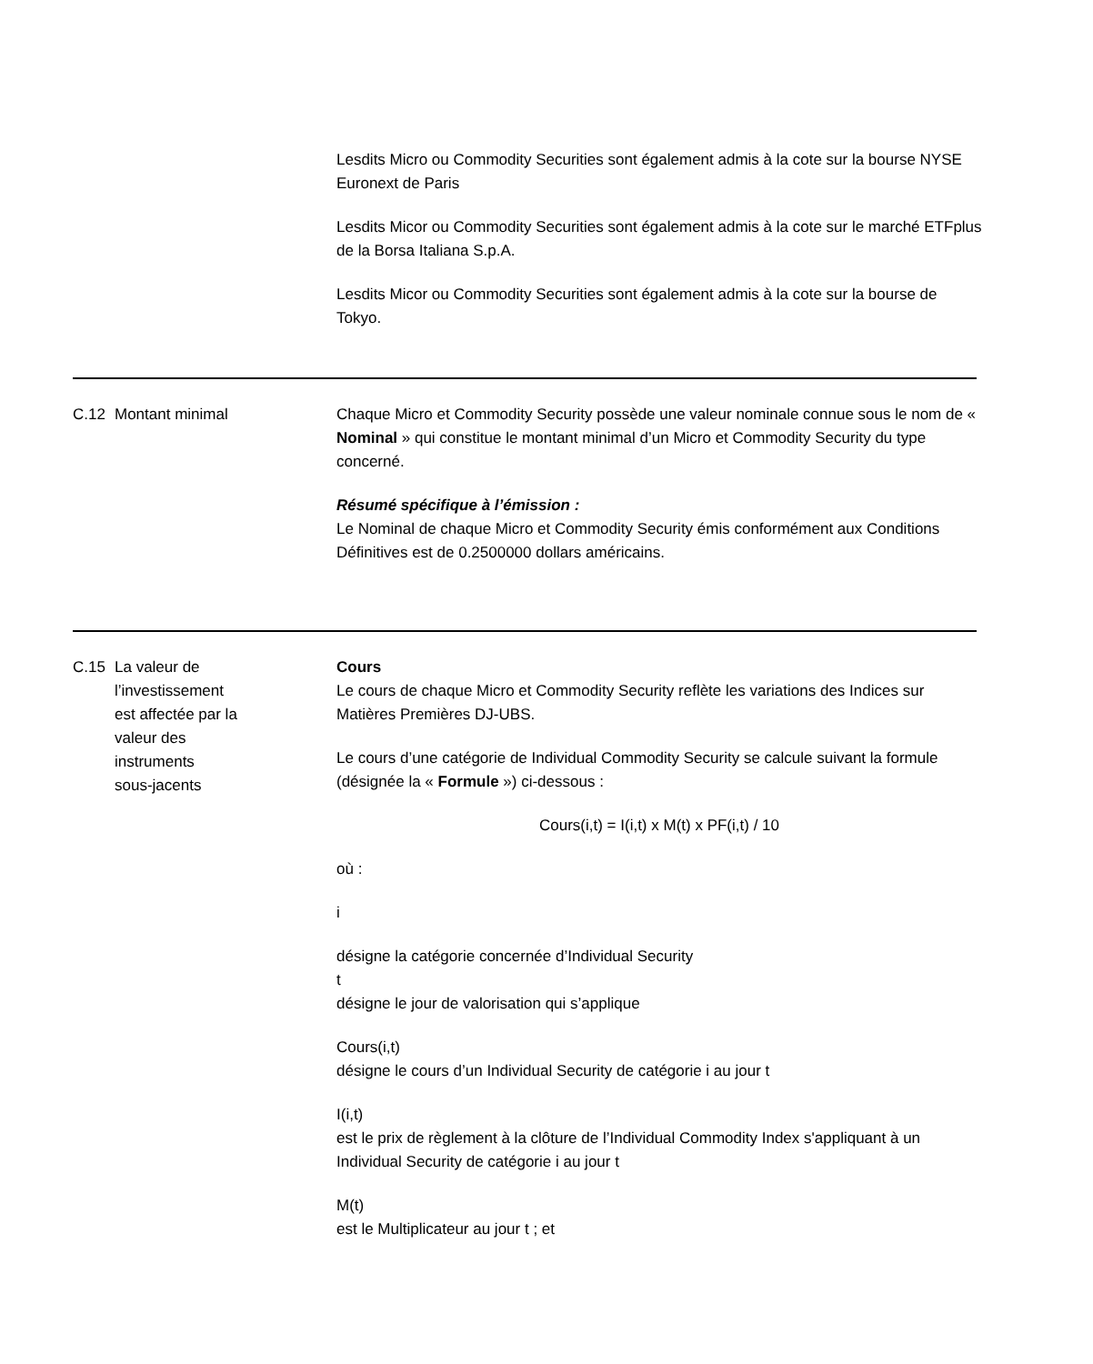Lesdits Micro ou Commodity Securities sont également admis à la cote sur la bourse NYSE Euronext de Paris
Lesdits Micor ou Commodity Securities sont également admis à la cote sur le marché ETFplus de la Borsa Italiana S.p.A.
Lesdits Micor ou Commodity Securities sont également admis à la cote sur la bourse de Tokyo.
C.12 Montant minimal Chaque Micro et Commodity Security possède une valeur nominale connue sous le nom de « Nominal » qui constitue le montant minimal d’un Micro et Commodity Security du type concerné.
Résumé spécifique à l’émission :
Le Nominal de chaque Micro et Commodity Security émis conformément aux Conditions Définitives est de 0.2500000 dollars américains.
C.15 La valeur de
l’investissement
est affectée par la
valeur des
instruments
sous-jacents
Cours
Le cours de chaque Micro et Commodity Security reflète les variations des Indices sur Matières Premières DJ-UBS.
Le cours d’une catégorie de Individual Commodity Security se calcule suivant la formule (désignée la « Formule ») ci-dessous :
Cours(i,t) = I(i,t) x M(t) x PF(i,t) / 10
où :
i
désigne la catégorie concernée d’Individual Security
t
désigne le jour de valorisation qui s’applique
Cours(i,t)
désigne le cours d’un Individual Security de catégorie i au jour t
I(i,t)
est le prix de règlement à la clôture de l’Individual Commodity Index s'appliquant à un Individual Security de catégorie i au jour t
M(t)
est le Multiplicateur au jour t ; et